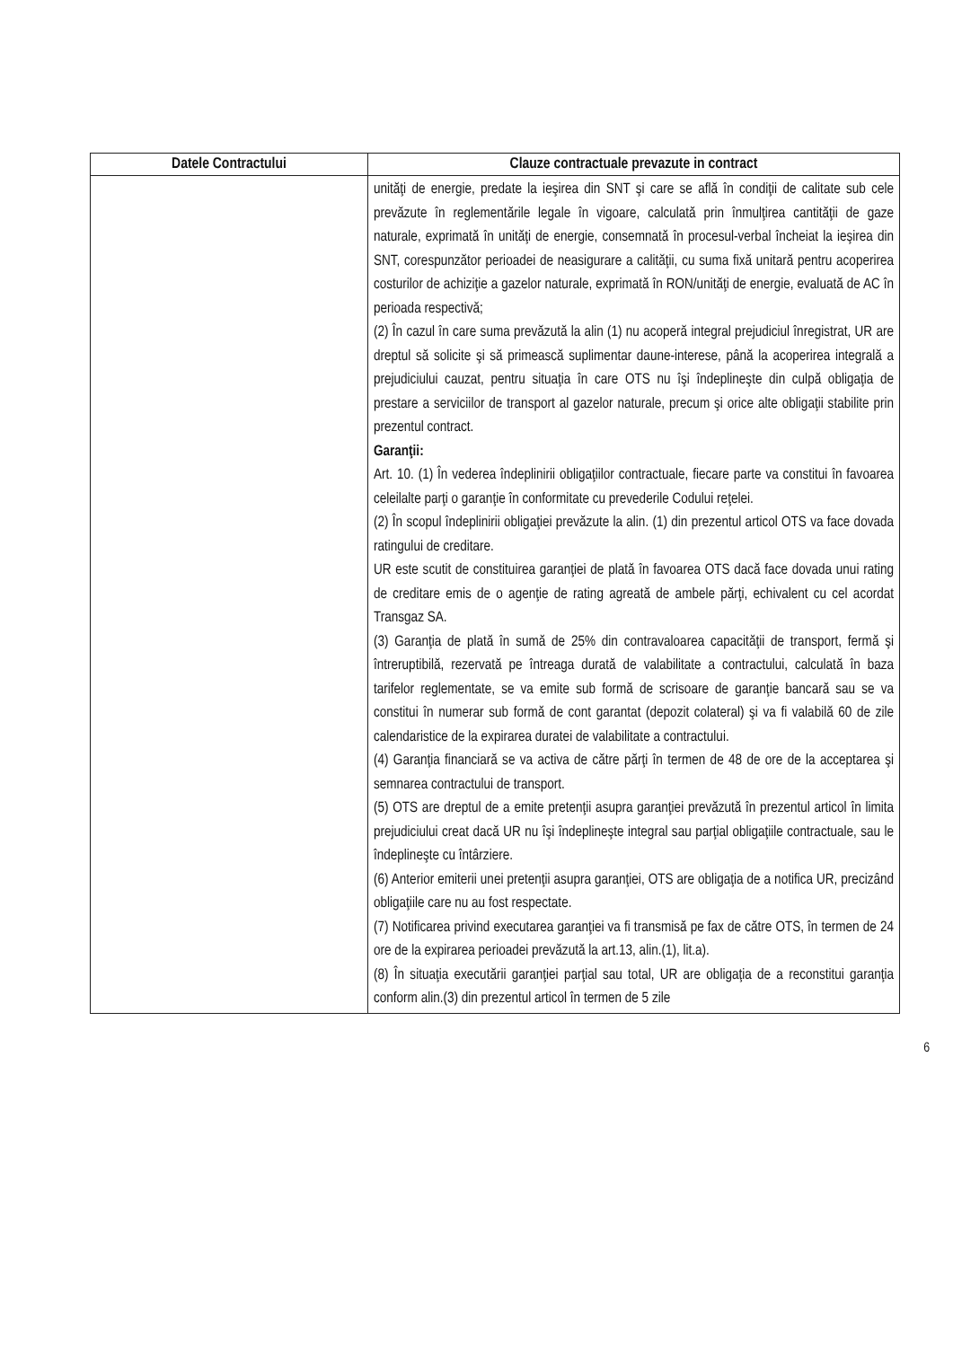| Datele Contractului | Clauze contractuale prevazute in contract |
| --- | --- |
| | unităţi de energie, predate la ieşirea din SNT şi care se află în condiţii de calitate sub cele prevăzute în reglementările legale în vigoare, calculată prin înmulţirea cantităţii de gaze naturale, exprimată în unităţi de energie, consemnată în procesul-verbal încheiat la ieşirea din SNT, corespunzător perioadei de neasigurare a calităţii, cu suma fixă unitară pentru acoperirea costurilor de achiziţie a gazelor naturale, exprimată în RON/unităţi de energie, evaluată de AC în perioada respectivă; (2) În cazul în care suma prevăzută la alin (1) nu acoperă integral prejudiciul înregistrat, UR are dreptul să solicite şi să primească suplimentar daune-interese, până la acoperirea integrală a prejudiciului cauzat, pentru situaţia în care OTS nu îşi îndeplineşte din culpă obligaţia de prestare a serviciilor de transport al gazelor naturale, precum şi orice alte obligaţii stabilite prin prezentul contract. Garanţii: Art. 10. (1) În vederea îndeplinirii obligaţiilor contractuale, fiecare parte va constitui în favoarea celeilalte parţi o garanţie în conformitate cu prevederile Codului reţelei. (2) În scopul îndeplinirii obligaţiei prevăzute la alin. (1) din prezentul articol OTS va face dovada ratingului de creditare. UR este scutit de constituirea garanţiei de plată în favoarea OTS dacă face dovada unui rating de creditare emis de o agenţie de rating agreată de ambele părţi, echivalent cu cel acordat Transgaz SA. (3) Garanţia de plată în sumă de 25% din contravaloarea capacităţii de transport, fermă şi întreruptibilă, rezervată pe întreaga durată de valabilitate a contractului, calculată în baza tarifelor reglementate, se va emite sub formă de scrisoare de garanţie bancară sau se va constitui în numerar sub formă de cont garantat (depozit colateral) şi va fi valabilă 60 de zile calendaristice de la expirarea duratei de valabilitate a contractului. (4) Garanţia financiară se va activa de către părţi în termen de 48 de ore de la acceptarea şi semnarea contractului de transport. (5) OTS are dreptul de a emite pretenţii asupra garanţiei prevăzută în prezentul articol în limita prejudiciului creat dacă UR nu îşi îndeplineşte integral sau parţial obligaţiile contractuale, sau le îndeplineşte cu întârziere. (6) Anterior emiterii unei pretenţii asupra garanţiei, OTS are obligaţia de a notifica UR, precizând obligaţiile care nu au fost respectate. (7) Notificarea privind executarea garanţiei va fi transmisă pe fax de către OTS, în termen de 24 ore de la expirarea perioadei prevăzută la art.13, alin.(1), lit.a). (8) În situaţia executării garanţiei parţial sau total, UR are obligaţia de a reconstitui garanţia conform alin.(3) din prezentul articol în termen de 5 zile |
6